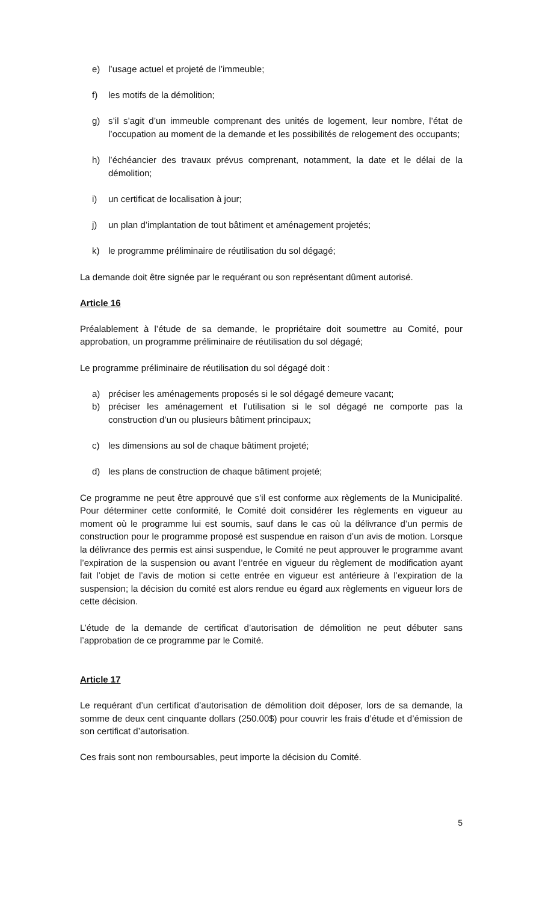e) l’usage actuel et projeté de l’immeuble;
f) les motifs de la démolition;
g) s’il s’agit d’un immeuble comprenant des unités de logement, leur nombre, l’état de l’occupation au moment de la demande et les possibilités de relogement des occupants;
h) l’échéancier des travaux prévus comprenant, notamment, la date et le délai de la démolition;
i) un certificat de localisation à jour;
j) un plan d’implantation de tout bâtiment et aménagement projetés;
k) le programme préliminaire de réutilisation du sol dégagé;
La demande doit être signée par le requérant ou son représentant dûment autorisé.
Article 16
Préalablement à l’étude de sa demande, le propriétaire doit soumettre au Comité, pour approbation, un programme préliminaire de réutilisation du sol dégagé;
Le programme préliminaire de réutilisation du sol dégagé doit :
a) préciser les aménagements proposés si le sol dégagé demeure vacant;
b) préciser les aménagement et l’utilisation si le sol dégagé ne comporte pas la construction d’un ou plusieurs bâtiment principaux;
c) les dimensions au sol de chaque bâtiment projeté;
d) les plans de construction de chaque bâtiment projeté;
Ce programme ne peut être approuvé que s’il est conforme aux règlements de la Municipalité. Pour déterminer cette conformité, le Comité doit considérer les règlements en vigueur au moment où le programme lui est soumis, sauf dans le cas où la délivrance d’un permis de construction pour le programme proposé est suspendue en raison d’un avis de motion. Lorsque la délivrance des permis est ainsi suspendue, le Comité ne peut approuver le programme avant l’expiration de la suspension ou avant l’entrée en vigueur du règlement de modification ayant fait l’objet de l’avis de motion si cette entrée en vigueur est antérieure à l’expiration de la suspension; la décision du comité est alors rendue eu égard aux règlements en vigueur lors de cette décision.
L’étude de la demande de certificat d’autorisation de démolition ne peut débuter sans l’approbation de ce programme par le Comité.
Article 17
Le requérant d’un certificat d’autorisation de démolition doit déposer, lors de sa demande, la somme de deux cent cinquante dollars (250.00$) pour couvrir les frais d’étude et d’émission de son certificat d’autorisation.
Ces frais sont non remboursables, peut importe la décision du Comité.
5